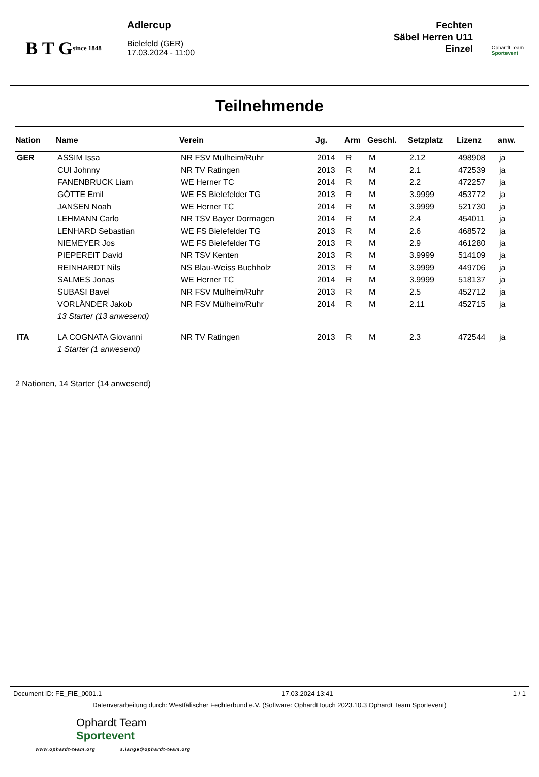B T G
since 1848
Adlercup
Bielefeld (GER)
17.03.2024 - 11:00
Fechten
Säbel Herren U11
Einzel
Ophardt Team
Sportevent
Teilnehmende
| Nation | Name | Verein | Jg. | Arm | Geschl. | Setzplatz | Lizenz | anw. |
| --- | --- | --- | --- | --- | --- | --- | --- | --- |
| GER | ASSIM Issa | NR FSV Mülheim/Ruhr | 2014 | R | M | 2.12 | 498908 | ja |
| | CUI Johnny | NR TV Ratingen | 2013 | R | M | 2.1 | 472539 | ja |
| | FANENBRUCK Liam | WE Herner TC | 2014 | R | M | 2.2 | 472257 | ja |
| | GÖTTE Emil | WE FS Bielefelder TG | 2013 | R | M | 3.9999 | 453772 | ja |
| | JANSEN Noah | WE Herner TC | 2014 | R | M | 3.9999 | 521730 | ja |
| | LEHMANN Carlo | NR TSV Bayer Dormagen | 2014 | R | M | 2.4 | 454011 | ja |
| | LENHARD Sebastian | WE FS Bielefelder TG | 2013 | R | M | 2.6 | 468572 | ja |
| | NIEMEYER Jos | WE FS Bielefelder TG | 2013 | R | M | 2.9 | 461280 | ja |
| | PIEPEREIT David | NR TSV Kenten | 2013 | R | M | 3.9999 | 514109 | ja |
| | REINHARDT Nils | NS Blau-Weiss Buchholz | 2013 | R | M | 3.9999 | 449706 | ja |
| | SALMES Jonas | WE Herner TC | 2014 | R | M | 3.9999 | 518137 | ja |
| | SUBASI Bavel | NR FSV Mülheim/Ruhr | 2013 | R | M | 2.5 | 452712 | ja |
| | VORLÄNDER Jakob | NR FSV Mülheim/Ruhr | 2014 | R | M | 2.11 | 452715 | ja |
| | 13 Starter (13 anwesend) | | | | | | | |
| ITA | LA COGNATA Giovanni | NR TV Ratingen | 2013 | R | M | 2.3 | 472544 | ja |
| | 1 Starter (1 anwesend) | | | | | | | |
2 Nationen, 14 Starter (14 anwesend)
Document ID: FE_FIE_0001.1 17.03.2024 13:41 1 / 1
Datenverarbeitung durch: Westfälischer Fechterbund e.V. (Software: OphardtTouch 2023.10.3 Ophardt Team Sportevent)
Ophardt Team
Sportevent
www.ophardt-team.org s.lange@ophardt-team.org